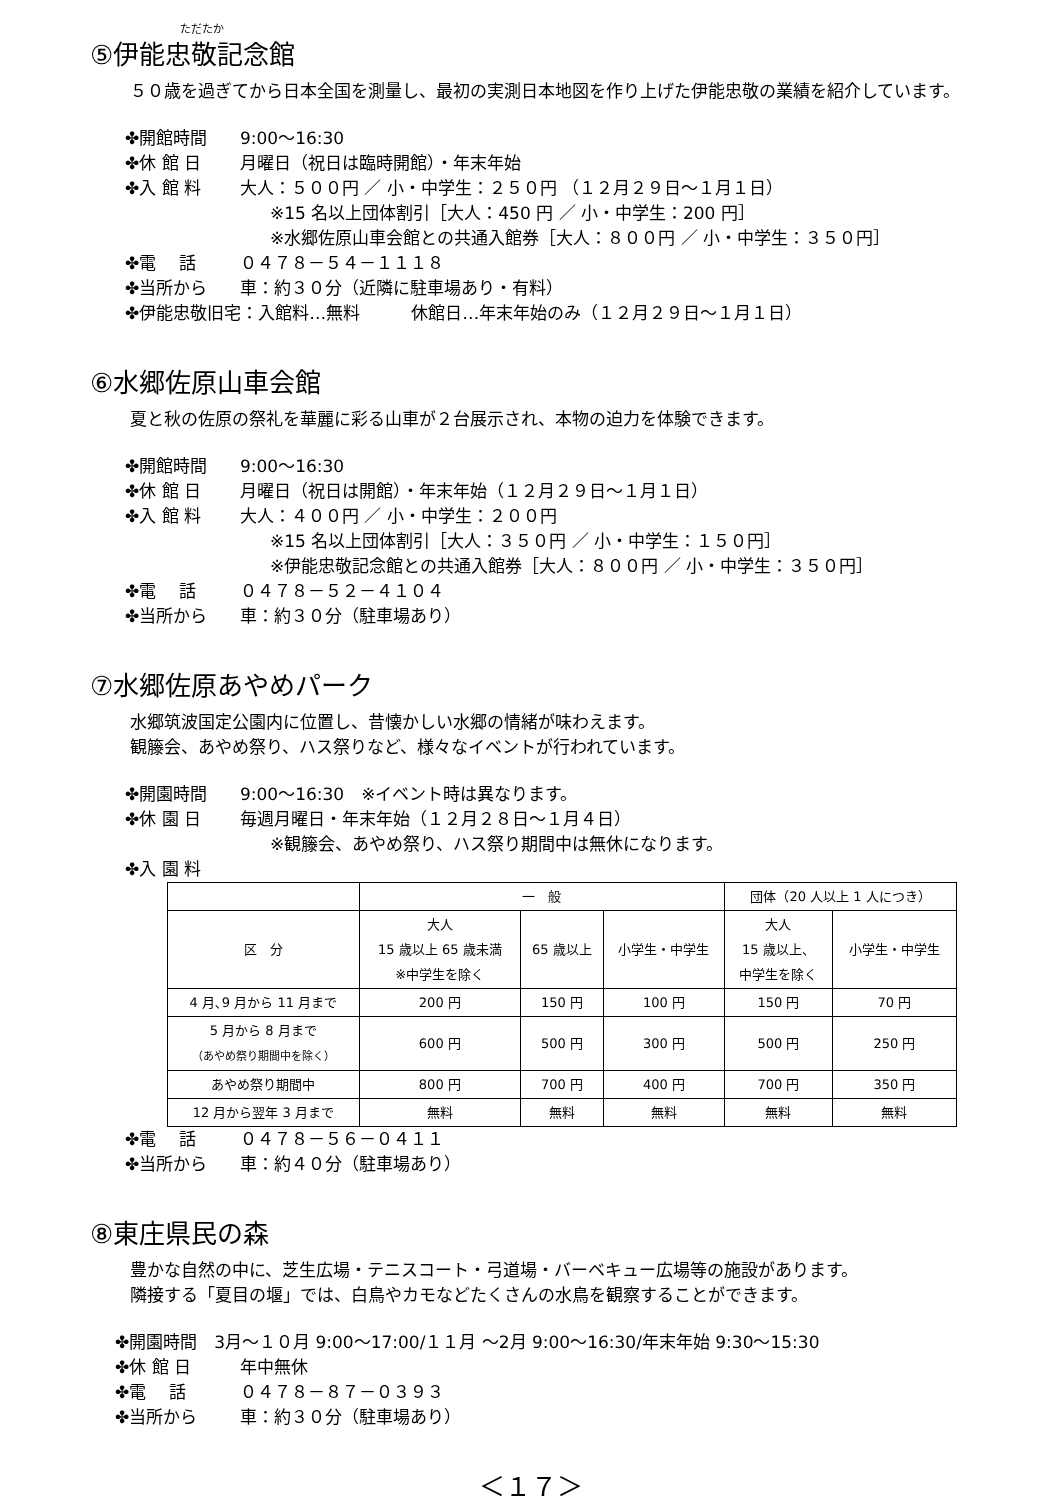ただたか
⑤伊能忠敬記念館
５０歳を過ぎてから日本全国を測量し、最初の実測日本地図を作り上げた伊能忠敬の業績を紹介しています。
✤開館時間 9:00～16:30
✤休 館 日 月曜日（祝日は臨時開館）・年末年始
✤入 館 料 大人：５００円 ／ 小・中学生：２５０円 （１２月２９日～１月１日）
※15 名以上団体割引［大人：450 円 ／ 小・中学生：200 円］
※水郷佐原山車会館との共通入館券［大人：８００円 ／ 小・中学生：３５０円］
✤電　 話 ０４７８－５４－１１１８
✤当所から 車：約３０分（近隣に駐車場あり・有料）
✤伊能忠敬旧宅：入館料…無料　　　休館日…年末年始のみ（１２月２９日～１月１日）
⑥水郷佐原山車会館
夏と秋の佐原の祭礼を華麗に彩る山車が２台展示され、本物の迫力を体験できます。
✤開館時間 9:00～16:30
✤休 館 日 月曜日（祝日は開館）・年末年始（１２月２９日～１月１日）
✤入 館 料 大人：４００円 ／ 小・中学生：２００円
※15 名以上団体割引［大人：３５０円 ／ 小・中学生：１５０円］
※伊能忠敬記念館との共通入館券［大人：８００円 ／ 小・中学生：３５０円］
✤電　 話 ０４７８－５２－４１０４
✤当所から 車：約３０分（駐車場あり）
⑦水郷佐原あやめパーク
水郷筑波国定公園内に位置し、昔懐かしい水郷の情緒が味わえます。
観籐会、あやめ祭り、ハス祭りなど、様々なイベントが行われています。
✤開園時間 9:00～16:30　※イベント時は異なります。
✤休 園 日 毎週月曜日・年末年始（１２月２８日～１月４日）
※観籐会、あやめ祭り、ハス祭り期間中は無休になります。
✤入 園 料
| | 一 般 | | | 団体（20 人以上 1 人につき） | |
| --- | --- | --- | --- | --- | --- |
| 区 分 | 大人 15 歳以上 65 歳未満 ※中学生を除く | 65 歳以上 | 小学生・中学生 | 大人 15 歳以上、 中学生を除く | 小学生・中学生 |
| 4 月､9 月から 11 月まで | 200 円 | 150 円 | 100 円 | 150 円 | 70 円 |
| 5 月から 8 月まで （あやめ祭り期間中を除く） | 600 円 | 500 円 | 300 円 | 500 円 | 250 円 |
| あやめ祭り期間中 | 800 円 | 700 円 | 400 円 | 700 円 | 350 円 |
| 12 月から翌年 3 月まで | 無料 | 無料 | 無料 | 無料 | 無料 |
✤電　 話 ０４７８－５６－０４１１
✤当所から 車：約４０分（駐車場あり）
⑧東庄県民の森
豊かな自然の中に、芝生広場・テニスコート・弓道場・バーベキュー広場等の施設があります。
隣接する「夏目の堰」では、白鳥やカモなどたくさんの水鳥を観察することができます。
✤開園時間　3月～１０月 9:00～17:00/１１月 ～2月 9:00～16:30/年末年始 9:30～15:30
✤休 館 日 年中無休
✤電　 話 ０４７８－８７－０３９３
✤当所から 車：約３０分（駐車場あり）
＜１７＞